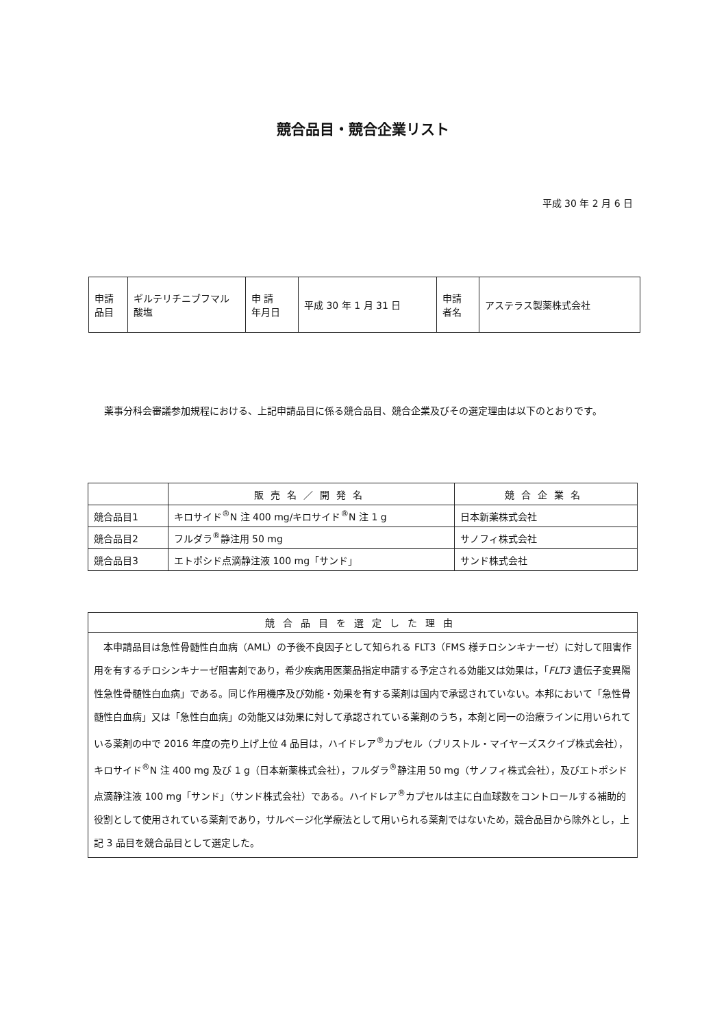競合品目・競合企業リスト
平成 30 年 2 月 6 日
| 申請 品目 | ギルテリチニブフマル 酸塩 | 申 請 年月日 | 平成 30 年 1 月 31 日 | 申請 者名 | アステラス製薬株式会社 |
薬事分科会審議参加規程における、上記申請品目に係る競合品目、競合企業及びその選定理由は以下のとおりです。
| | 販売名／開発名 | 競合企業名 |
| --- | --- | --- |
| 競合品目1 | キロサイド<sup>®</sup>N 注 400 mg/キロサイド<sup>®</sup>N 注 1 g | 日本新薬株式会社 |
| 競合品目2 | フルダラ<sup>®</sup>静注用 50 mg | サノフィ株式会社 |
| 競合品目3 | エトポシド点滴静注液 100 mg「サンド」 | サンド株式会社 |
| 競合品目を選定した理由 |
| --- |
| 本申請品目は急性骨髄性白血病（AML）の予後不良因子として知られる FLT3（FMS 様チロシンキナーゼ）に対して阻害作用を有するチロシンキナーゼ阻害剤であり，希少疾病用医薬品指定申請する予定される効能又は効果は，「 FLT3 遺伝子変異陽性急性骨髄性白血病」である。同じ作用機序及び効能・効果を有する薬剤は国内で承認されていない。本邦において「急性骨髄性白血病」又は「急性白血病」の効能又は効果に対して承認されている薬剤のうち，本剤と同一の治療ラインに用いられている薬剤の中で 2016 年度の売り上げ上位 4 品目は，ハイドレア<sup>®</sup>カプセル（ブリストル・マイヤーズスクイブ株式会社），キロサイド<sup>®</sup>N 注 400 mg 及び 1 g（日本新薬株式会社），フルダラ<sup>®</sup>静注用 50 mg（サノフィ株式会社），及びエトポシド点滴静注液 100 mg「サンド」（サンド株式会社）である。ハイドレア<sup>®</sup>カプセルは主に白血球数をコントロールする補助的役割として使用されている薬剤であり，サルベージ化学療法として用いられる薬剤ではないため，競合品目から除外とし，上記 3 品目を競合品目として選定した。 |